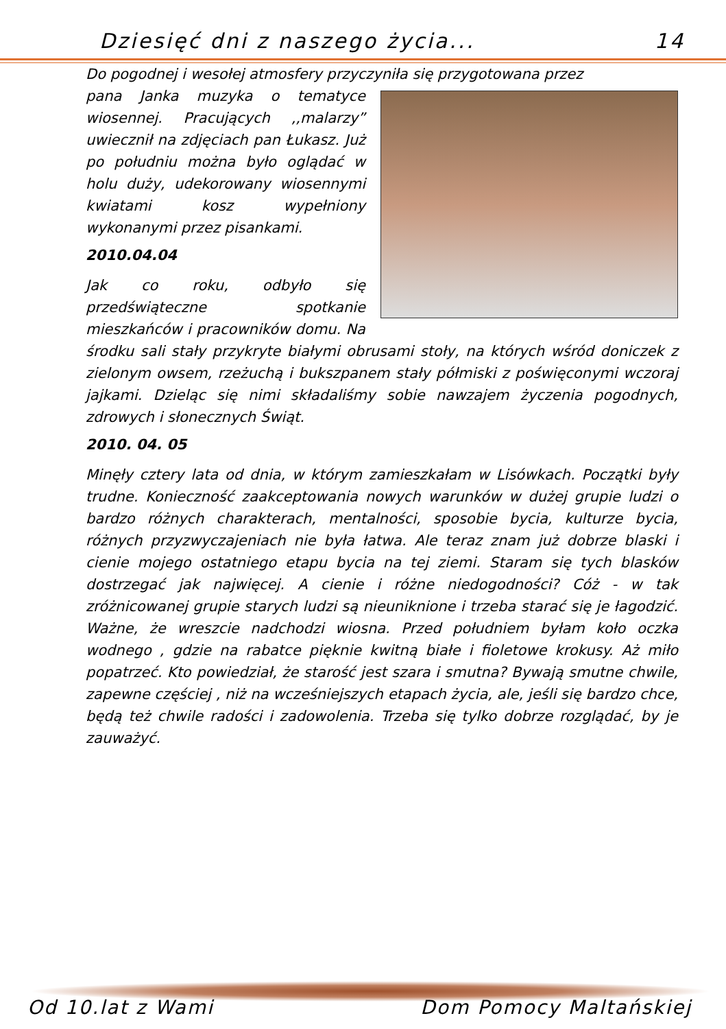Dziesięć dni z naszego życia... 14
Do pogodnej i wesołej atmosfery przyczyniła się przygotowana przez
pana Janka muzyka o tematyce wiosennej. Pracujących ,,malarzy” uwiecznił na zdjęciach pan Łukasz. Już po południu można było oglądać w holu duży, udekorowany wiosennymi kwiatami kosz wypełniony wykonanymi przez pisankami.
2010.04.04
Jak co roku, odbyło się przedświąteczne spotkanie mieszkańców i pracowników domu. Na środku sali stały przykryte białymi obrusami stoły, na których wśród doniczek z zielonym owsem, rzeżuchą i bukszpanem stały półmiski z poświęconymi wczoraj jajkami. Dzieląc się nimi składaliśmy sobie nawzajem życzenia pogodnych, zdrowych i słonecznych Świąt.
2010. 04. 05
Minęły cztery lata od dnia, w którym zamieszkałam w Lisówkach. Początki były trudne. Konieczność zaakceptowania nowych warunków w dużej grupie ludzi o bardzo różnych charakterach, mentalności, sposobie bycia, kulturze bycia, różnych przyzwyczajeniach nie była łatwa. Ale teraz znam już dobrze blaski i cienie mojego ostatniego etapu bycia na tej ziemi. Staram się tych blasków dostrzegać jak najwięcej. A cienie i różne niedogodności? Cóż - w tak zróżnicowanej grupie starych ludzi są nieuniknione i trzeba starać się je łagodzić. Ważne, że wreszcie nadchodzi wiosna. Przed południem byłam koło oczka wodnego , gdzie na rabatce pięknie kwitną białe i fioletowe krokusy. Aż miło popatrzeć. Kto powiedział, że starość jest szara i smutna? Bywają smutne chwile, zapewne częściej , niż na wcześniejszych etapach życia, ale, jeśli się bardzo chce, będą też chwile radości i zadowolenia. Trzeba się tylko dobrze rozglądać, by je zauważyć.
Od 10.lat z Wami Dom Pomocy Maltańskiej